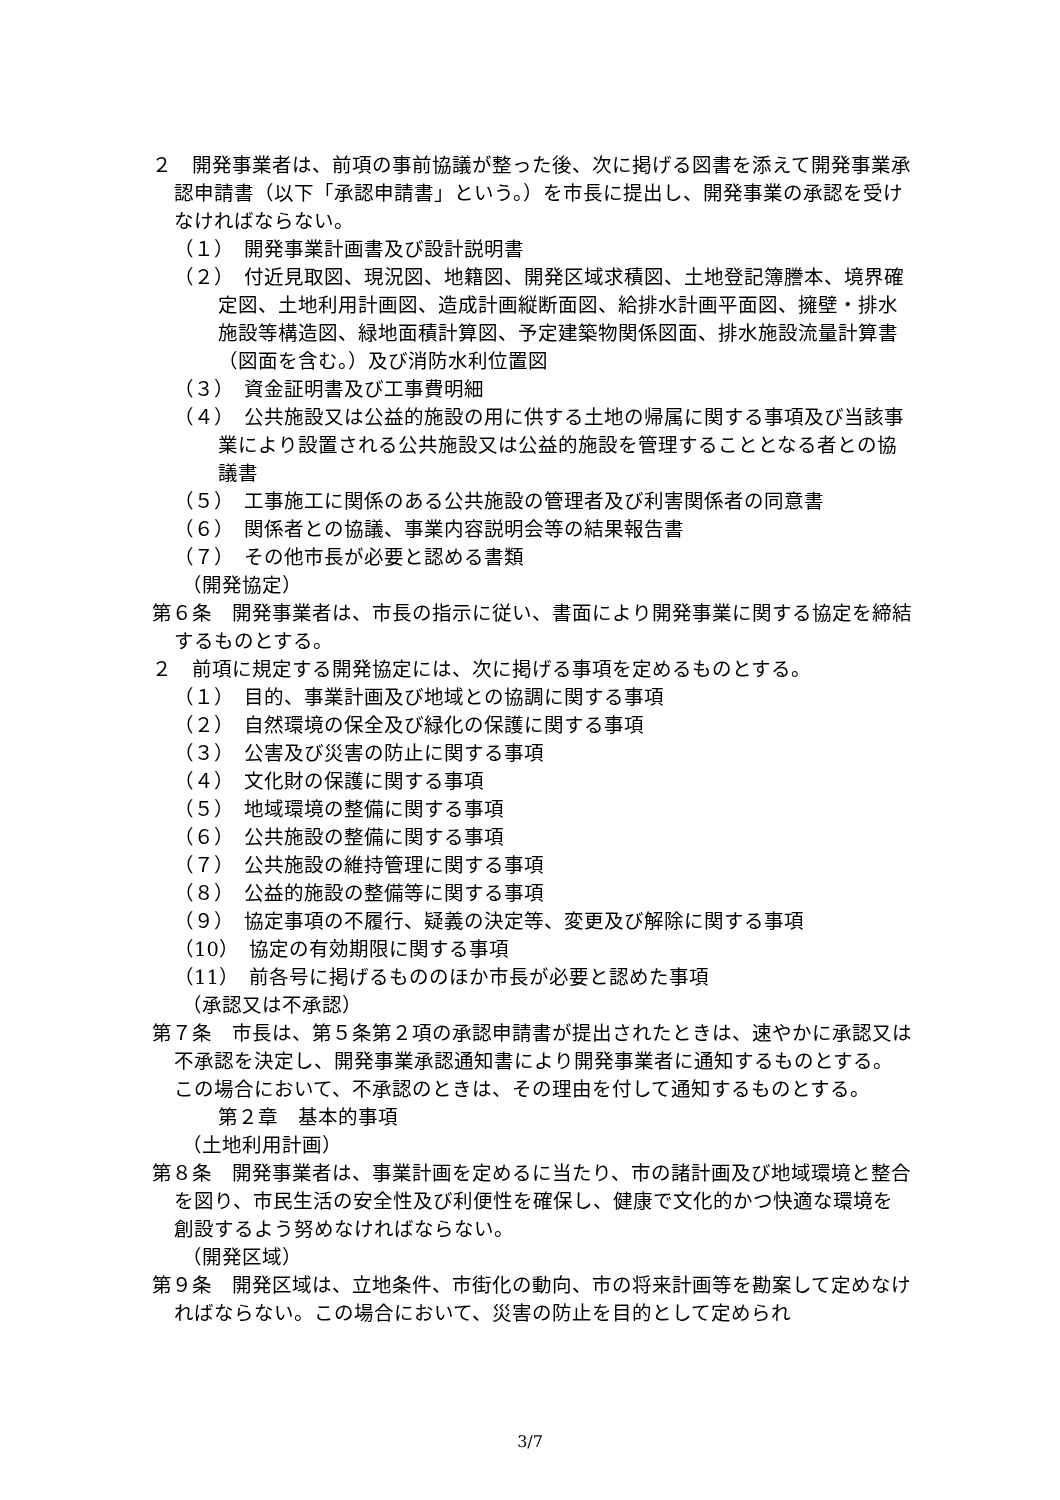２　開発事業者は、前項の事前協議が整った後、次に掲げる図書を添えて開発事業承認申請書（以下「承認申請書」という。）を市長に提出し、開発事業の承認を受けなければならない。
（１）　開発事業計画書及び設計説明書
（２）　付近見取図、現況図、地籍図、開発区域求積図、土地登記簿謄本、境界確定図、土地利用計画図、造成計画縦断面図、給排水計画平面図、擁壁・排水施設等構造図、緑地面積計算図、予定建築物関係図面、排水施設流量計算書（図面を含む。）及び消防水利位置図
（３）　資金証明書及び工事費明細
（４）　公共施設又は公益的施設の用に供する土地の帰属に関する事項及び当該事業により設置される公共施設又は公益的施設を管理することとなる者との協議書
（５）　工事施工に関係のある公共施設の管理者及び利害関係者の同意書
（６）　関係者との協議、事業内容説明会等の結果報告書
（７）　その他市長が必要と認める書類
（開発協定）
第６条　開発事業者は、市長の指示に従い、書面により開発事業に関する協定を締結するものとする。
２　前項に規定する開発協定には、次に掲げる事項を定めるものとする。
（１）　目的、事業計画及び地域との協調に関する事項
（２）　自然環境の保全及び緑化の保護に関する事項
（３）　公害及び災害の防止に関する事項
（４）　文化財の保護に関する事項
（５）　地域環境の整備に関する事項
（６）　公共施設の整備に関する事項
（７）　公共施設の維持管理に関する事項
（８）　公益的施設の整備等に関する事項
（９）　協定事項の不履行、疑義の決定等、変更及び解除に関する事項
（10）　協定の有効期限に関する事項
（11）　前各号に掲げるもののほか市長が必要と認めた事項
（承認又は不承認）
第７条　市長は、第５条第２項の承認申請書が提出されたときは、速やかに承認又は不承認を決定し、開発事業承認通知書により開発事業者に通知するものとする。この場合において、不承認のときは、その理由を付して通知するものとする。
第２章　基本的事項
（土地利用計画）
第８条　開発事業者は、事業計画を定めるに当たり、市の諸計画及び地域環境と整合を図り、市民生活の安全性及び利便性を確保し、健康で文化的かつ快適な環境を創設するよう努めなければならない。
（開発区域）
第９条　開発区域は、立地条件、市街化の動向、市の将来計画等を勘案して定めなければならない。この場合において、災害の防止を目的として定められ
3/7